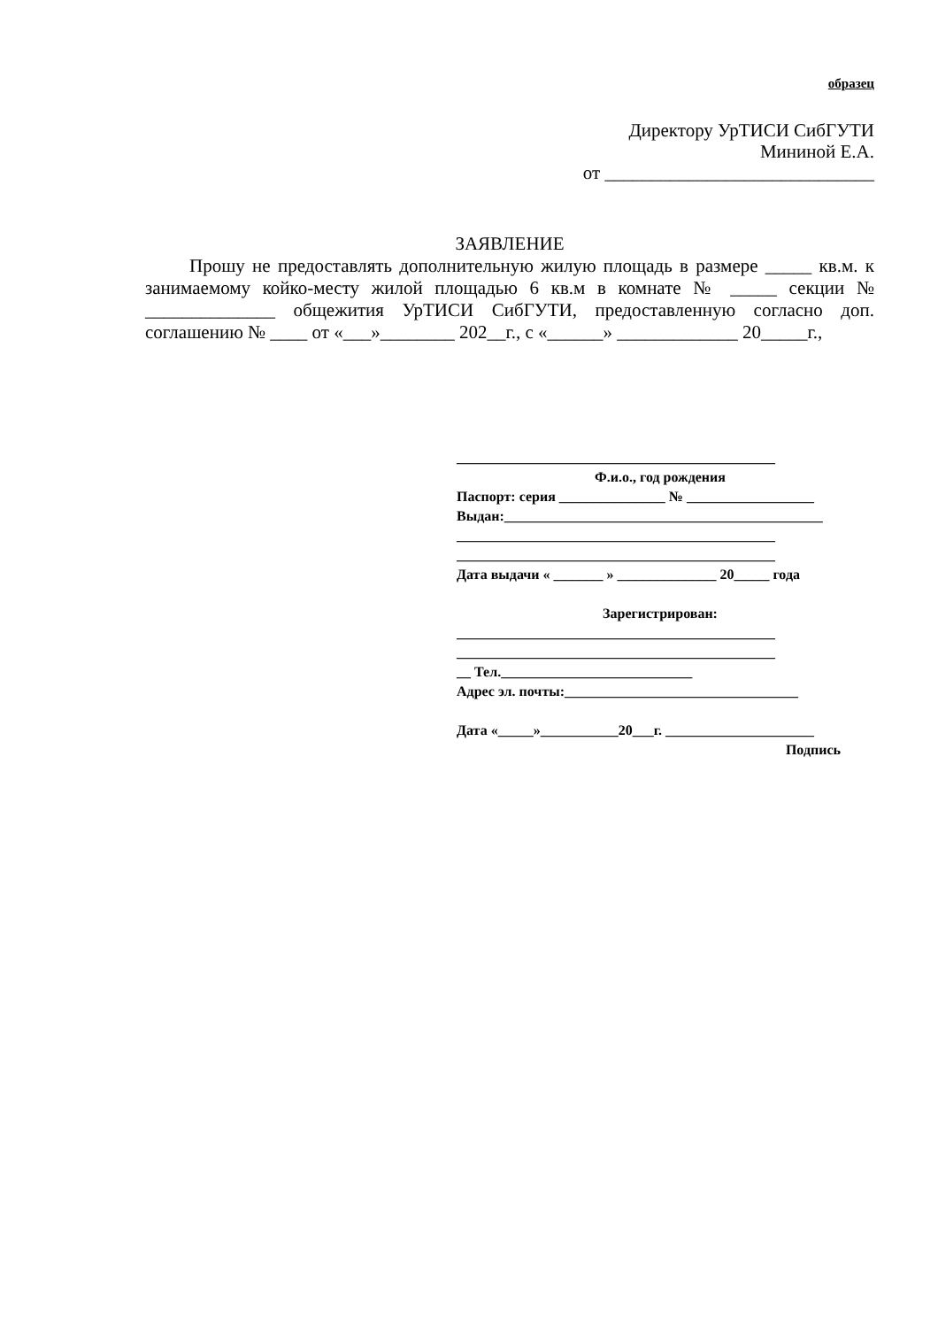образец
Директору УрТИСИ СибГУТИ
Мининой Е.А.
от _____________________________
ЗАЯВЛЕНИЕ
Прошу не предоставлять дополнительную жилую площадь в размере _____ кв.м. к занимаемому койко-месту жилой площадью 6 кв.м в комнате № _____ секции № ______________ общежития УрТИСИ СибГУТИ, предоставленную согласно доп. соглашению № ____ от «___»________ 202__г., с «______» _____________ 20_____г.,
_____________________________________________
Ф.и.о., год рождения
Паспорт: серия _______________ № __________________
Выдан:_____________________________________________
_____________________________________________
_____________________________________________
Дата выдачи « _______ » ______________ 20_____ года
Зарегистрирован:
_____________________________________________
_____________________________________________
__ Тел.___________________________
Адрес эл. почты:_________________________________
Дата «_____»___________20___г. _____________________
Подпись